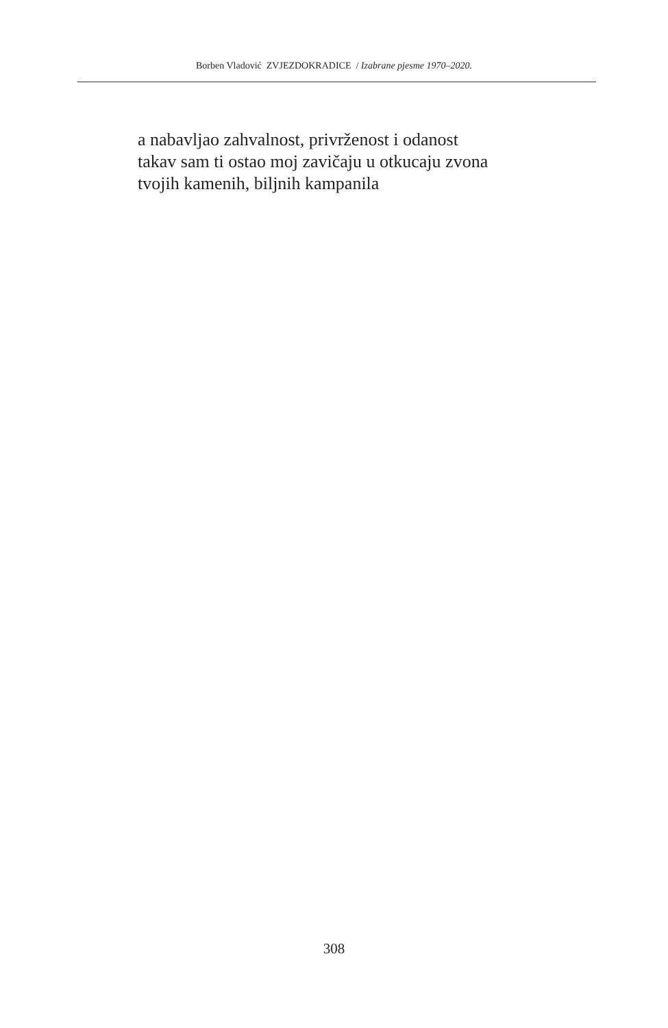Borben Vladović ZVJEZDOKRADICE / Izabrane pjesme 1970–2020.
a nabavljao zahvalnost, privrženost i odanost
takav sam ti ostao moj zavičaju u otkucaju zvona
tvojih kamenih, biljnih kampanila
308